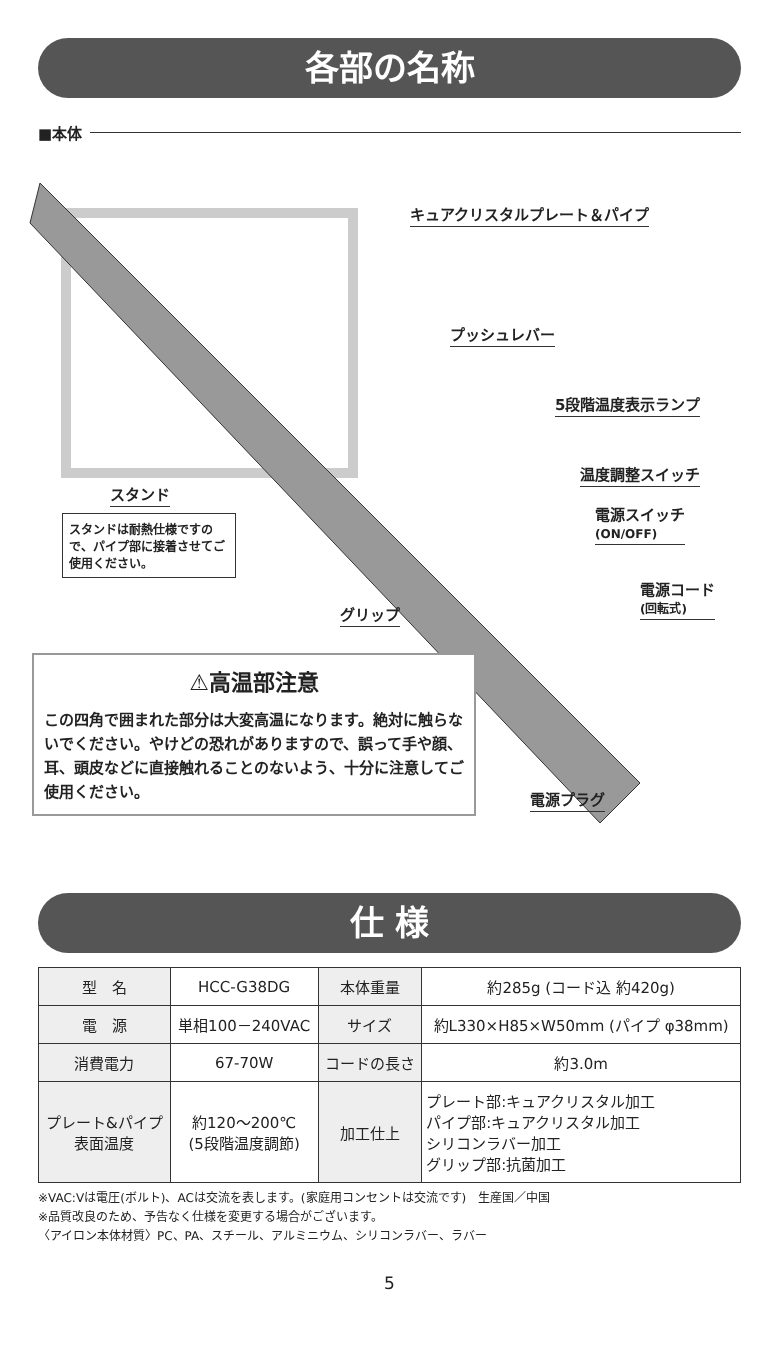各部の名称
■本体
キュアクリスタルプレート＆パイプ
プッシュレバー
5段階温度表示ランプ
温度調整スイッチ
電源スイッチ
(ON/OFF)
電源コード
(回転式)
スタンド
スタンドは耐熱仕様ですので、パイプ部に接着させてご使用ください。
グリップ
電源プラグ
⚠高温部注意
この四角で囲まれた部分は大変高温になります。絶対に触らないでください。やけどの恐れがありますので、誤って手や顔、耳、頭皮などに直接触れることのないよう、十分に注意してご使用ください。
仕 様
| 型 名 | HCC-G38DG | 本体重量 | 約285g (コード込 約420g) |
| 電 源 | 単相100－240VAC | サイズ | 約L330×H85×W50mm (パイプ φ38mm) |
| 消費電力 | 67-70W | コードの長さ | 約3.0m |
| プレート&パイプ 表面温度 | 約120～200℃ (5段階温度調節) | 加工仕上 | プレート部:キュアクリスタル加工 パイプ部:キュアクリスタル加工 シリコンラバー加工 グリップ部:抗菌加工 |
※VAC:Vは電圧(ボルト)、ACは交流を表します。(家庭用コンセントは交流です)　生産国／中国
※品質改良のため、予告なく仕様を変更する場合がございます。
〈アイロン本体材質〉PC、PA、スチール、アルミニウム、シリコンラバー、ラバー
5